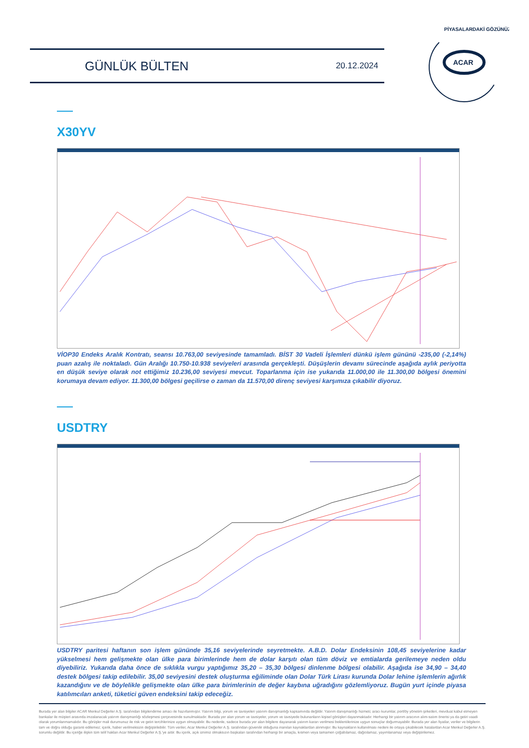GÜNLÜK BÜLTEN 20.12.2024
ACAR
PİYASALARDAKİ GÖZÜNÜZ
X30YV
VİOP30 Endeks Aralık Kontratı, seansı 10.763,00 seviyesinde tamamladı. BİST 30 Vadeli İşlemleri dünkü işlem gününü -235,00 (-2,14%) puan azalış ile noktaladı. Gün Aralığı 10.750-10.938 seviyeleri arasında gerçekleşti. Düşüşlerin devamı sürecinde aşağıda aylık periyotta en düşük seviye olarak not ettiğimiz 10.236,00 seviyesi mevcut. Toparlanma için ise yukarıda 11.000,00 ile 11.300,00 bölgesi önemini korumaya devam ediyor. 11.300,00 bölgesi geçilirse o zaman da 11.570,00 direnç seviyesi karşımıza çıkabilir diyoruz.
USDTRY
USDTRY paritesi haftanın son işlem gününde 35,16 seviyelerinde seyretmekte. A.B.D. Dolar Endeksinin 108,45 seviyelerine kadar yükselmesi hem gelişmekte olan ülke para birimlerinde hem de dolar karşıtı olan tüm döviz ve emtialarda gerilemeye neden oldu diyebiliriz. Yukarıda daha önce de sıklıkla vurgu yaptığımız 35,20 – 35,30 bölgesi dinlenme bölgesi olabilir. Aşağıda ise 34,90 – 34,40 destek bölgesi takip edilebilir. 35,00 seviyesini destek oluşturma eğiliminde olan Dolar Türk Lirası kurunda Dolar lehine işlemlerin ağırlık kazandığını ve de böylelikle gelişmekte olan ülke para birimlerinin de değer kaybına uğradığını gözlemliyoruz. Bugün yurt içinde piyasa katılımcıları anketi, tüketici güven endeksini takip edeceğiz.
Burada yer alan bilgiler ACAR Menkul Değerler A.Ş. tarafından bilgilendirme amacı ile hazırlanmıştır. Yatırım bilgi, yorum ve tavsiyeleri yatırım danışmanlığı kapsamında değildir. Yatırım danışmanlığı hizmeti; aracı kurumlar, portföy yönetim şirketleri, mevduat kabul etmeyen bankalar ile müşteri arasında imzalanacak yatırım danışmanlığı sözleşmesi çerçevesinde sunulmaktadır. Burada yer alan yorum ve tavsiyeler, yorum ve tavsiyede bulunanların kişisel görüşleri dayanmaktadır. Herhangi bir yatırım aracının alım-satım önerisi ya da getiri vaadi olarak yorumlanmamalıdır. Bu görüşler mali durumunuz ile risk ve getiri tercihlerinize uygun olmayabilir. Bu nedenle, sadece burada yer alan bilgilere dayanarak yatırım kararı verilmesi beklentilerinize uygun sonuçlar doğurmayabilir. Burada yer alan fiyatlar, veriler ve bilgilerin tam ve doğru olduğu garanti edilemez; içerik, haber verilmeksizin değiştirilebilir. Tüm veriler, Acar Menkul Değerler A.Ş. tarafından güvenilir olduğuna inanılan kaynaklardan alınmıştır. Bu kaynakların kullanılması nedeni ile ortaya çıkabilecek hatalardan Acar Menkul Değerler A.Ş. sorumlu değildir. Bu içeriğe ilişkin tüm telif hakları Acar Menkul Değerler A.Ş.'ye aittir. Bu içerik, açık iznimiz olmaksızın başkaları tarafından herhangi bir amaçla, kısmen veya tamamen çoğaltılamaz, dağıtılamaz, yayımlanamaz veya değiştirilemez.